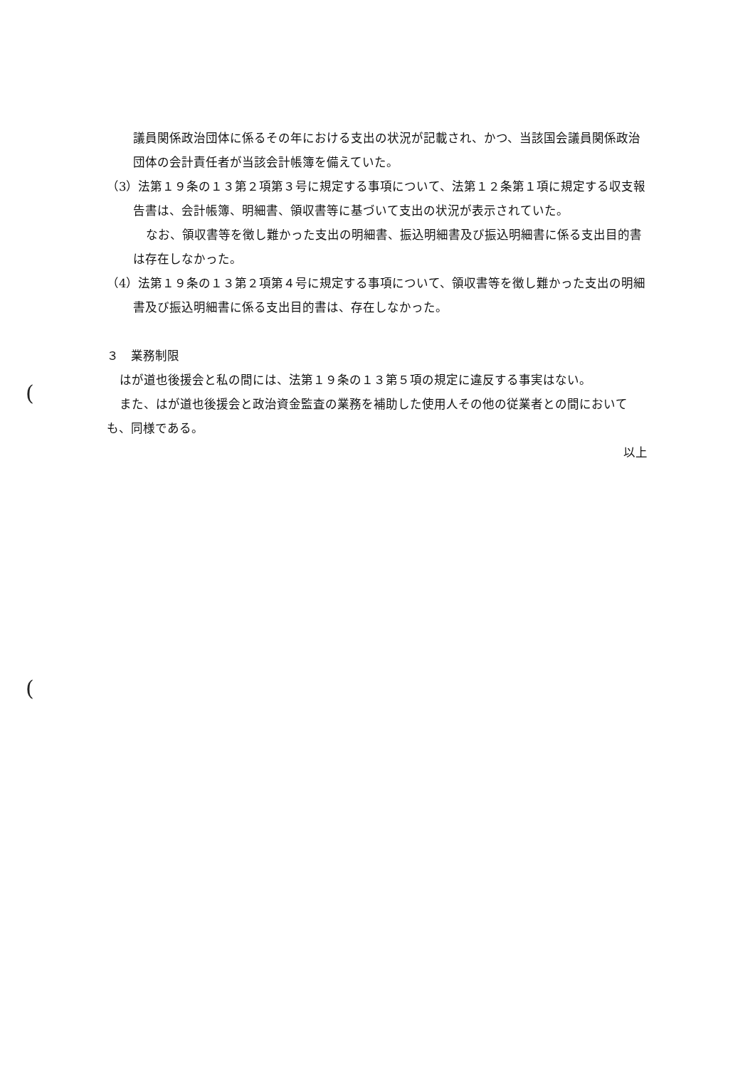議員関係政治団体に係るその年における支出の状況が記載され、かつ、当該国会議員関係政治団体の会計責任者が当該会計帳簿を備えていた。
（3）法第１９条の１３第２項第３号に規定する事項について、法第１２条第１項に規定する収支報告書は、会計帳簿、明細書、領収書等に基づいて支出の状況が表示されていた。
なお、領収書等を徴し難かった支出の明細書、振込明細書及び振込明細書に係る支出目的書は存在しなかった。
（4）法第１９条の１３第２項第４号に規定する事項について、領収書等を徴し難かった支出の明細書及び振込明細書に係る支出目的書は、存在しなかった。
３　業務制限
はが道也後援会と私の間には、法第１９条の１３第５項の規定に違反する事実はない。
また、はが道也後援会と政治資金監査の業務を補助した使用人その他の従業者との間においても、同様である。
以上
(
(